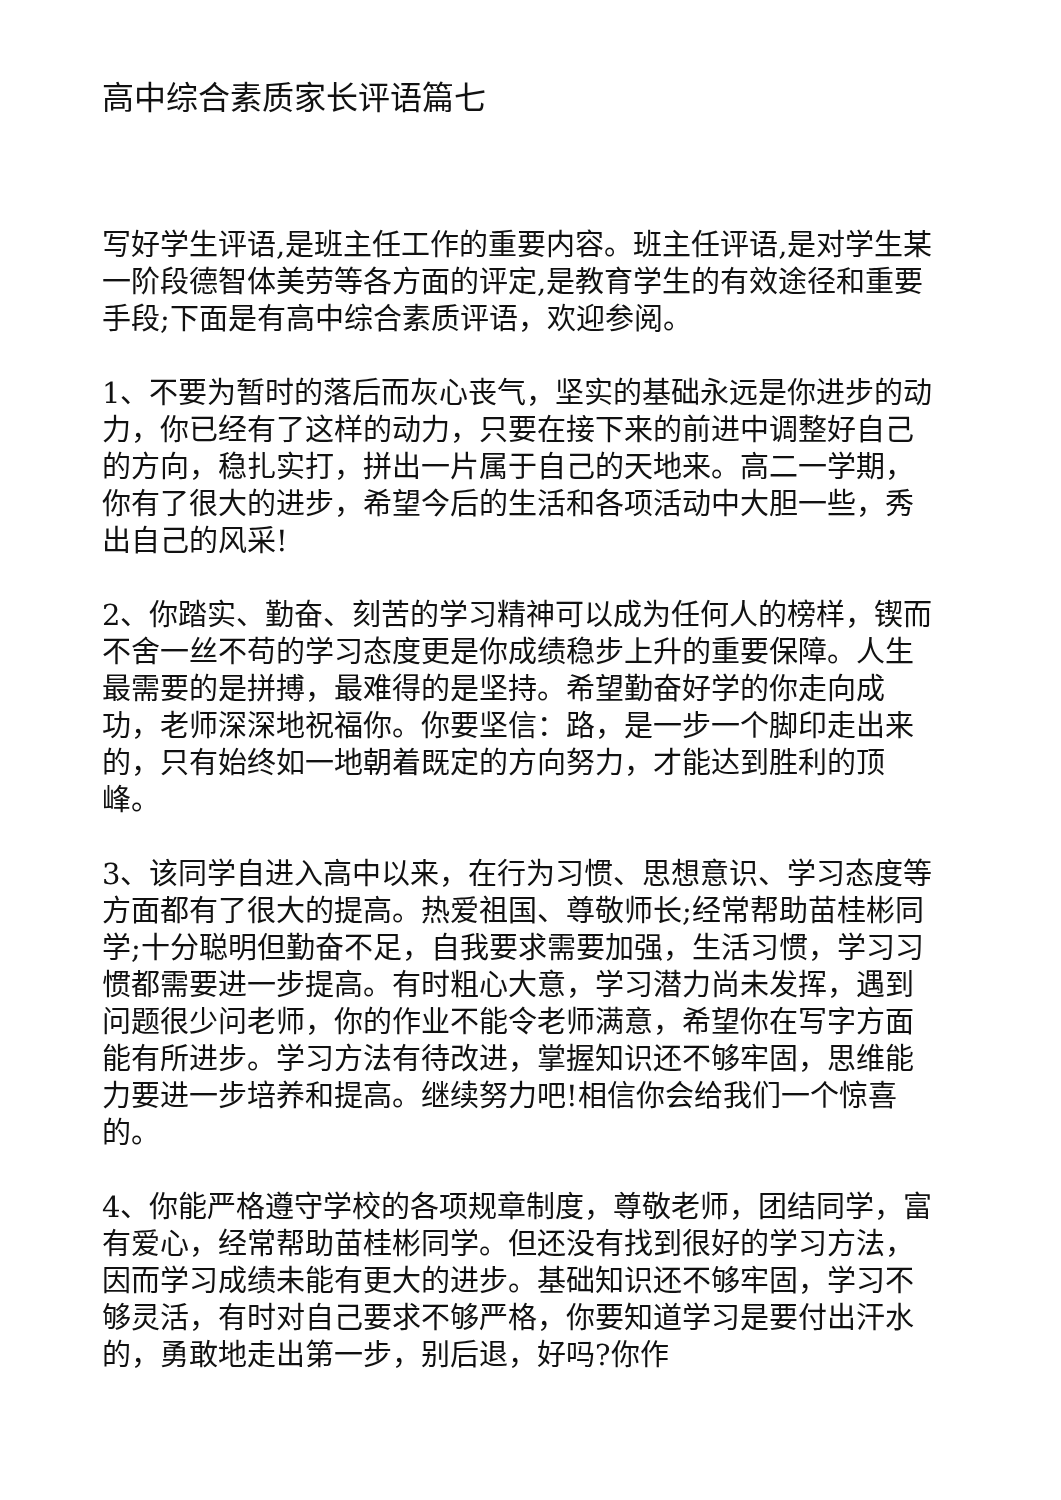高中综合素质家长评语篇七
写好学生评语,是班主任工作的重要内容。班主任评语,是对学生某一阶段德智体美劳等各方面的评定,是教育学生的有效途径和重要手段;下面是有高中综合素质评语，欢迎参阅。
1、不要为暂时的落后而灰心丧气，坚实的基础永远是你进步的动力，你已经有了这样的动力，只要在接下来的前进中调整好自己的方向，稳扎实打，拼出一片属于自己的天地来。高二一学期，你有了很大的进步，希望今后的生活和各项活动中大胆一些，秀出自己的风采!
2、你踏实、勤奋、刻苦的学习精神可以成为任何人的榜样，锲而不舍一丝不苟的学习态度更是你成绩稳步上升的重要保障。人生最需要的是拼搏，最难得的是坚持。希望勤奋好学的你走向成功，老师深深地祝福你。你要坚信：路，是一步一个脚印走出来的，只有始终如一地朝着既定的方向努力，才能达到胜利的顶峰。
3、该同学自进入高中以来，在行为习惯、思想意识、学习态度等方面都有了很大的提高。热爱祖国、尊敬师长;经常帮助苗桂彬同学;十分聪明但勤奋不足，自我要求需要加强，生活习惯，学习习惯都需要进一步提高。有时粗心大意，学习潜力尚未发挥，遇到问题很少问老师，你的作业不能令老师满意，希望你在写字方面能有所进步。学习方法有待改进，掌握知识还不够牢固，思维能力要进一步培养和提高。继续努力吧!相信你会给我们一个惊喜的。
4、你能严格遵守学校的各项规章制度，尊敬老师，团结同学，富有爱心，经常帮助苗桂彬同学。但还没有找到很好的学习方法，因而学习成绩未能有更大的进步。基础知识还不够牢固，学习不够灵活，有时对自己要求不够严格，你要知道学习是要付出汗水的，勇敢地走出第一步，别后退，好吗?你作